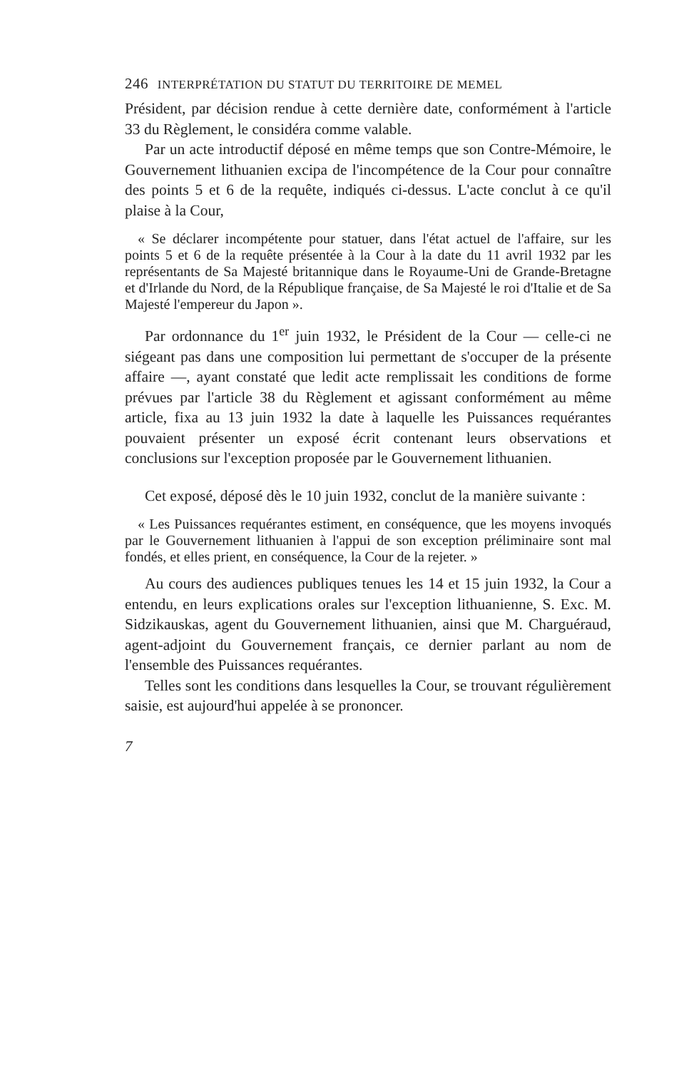246 INTERPRÉTATION DU STATUT DU TERRITOIRE DE MEMEL
Président, par décision rendue à cette dernière date, conformément à l'article 33 du Règlement, le considéra comme valable.
Par un acte introductif déposé en même temps que son Contre-Mémoire, le Gouvernement lithuanien excipa de l'incompétence de la Cour pour connaître des points 5 et 6 de la requête, indiqués ci-dessus. L'acte conclut à ce qu'il plaise à la Cour,
« Se déclarer incompétente pour statuer, dans l'état actuel de l'affaire, sur les points 5 et 6 de la requête présentée à la Cour à la date du 11 avril 1932 par les représentants de Sa Majesté britannique dans le Royaume-Uni de Grande-Bretagne et d'Irlande du Nord, de la République française, de Sa Majesté le roi d'Italie et de Sa Majesté l'empereur du Japon ».
Par ordonnance du 1<sup>er</sup> juin 1932, le Président de la Cour — celle-ci ne siégeant pas dans une composition lui permettant de s'occuper de la présente affaire —, ayant constaté que ledit acte remplissait les conditions de forme prévues par l'article 38 du Règlement et agissant conformément au même article, fixa au 13 juin 1932 la date à laquelle les Puissances requérantes pouvaient présenter un exposé écrit contenant leurs observations et conclusions sur l'exception proposée par le Gouvernement lithuanien.
Cet exposé, déposé dès le 10 juin 1932, conclut de la manière suivante :
« Les Puissances requérantes estiment, en conséquence, que les moyens invoqués par le Gouvernement lithuanien à l'appui de son exception préliminaire sont mal fondés, et elles prient, en conséquence, la Cour de la rejeter. »
Au cours des audiences publiques tenues les 14 et 15 juin 1932, la Cour a entendu, en leurs explications orales sur l'exception lithuanienne, S. Exc. M. Sidzikauskas, agent du Gouvernement lithuanien, ainsi que M. Charguéraud, agent-adjoint du Gouvernement français, ce dernier parlant au nom de l'ensemble des Puissances requérantes.
Telles sont les conditions dans lesquelles la Cour, se trouvant régulièrement saisie, est aujourd'hui appelée à se prononcer.
7